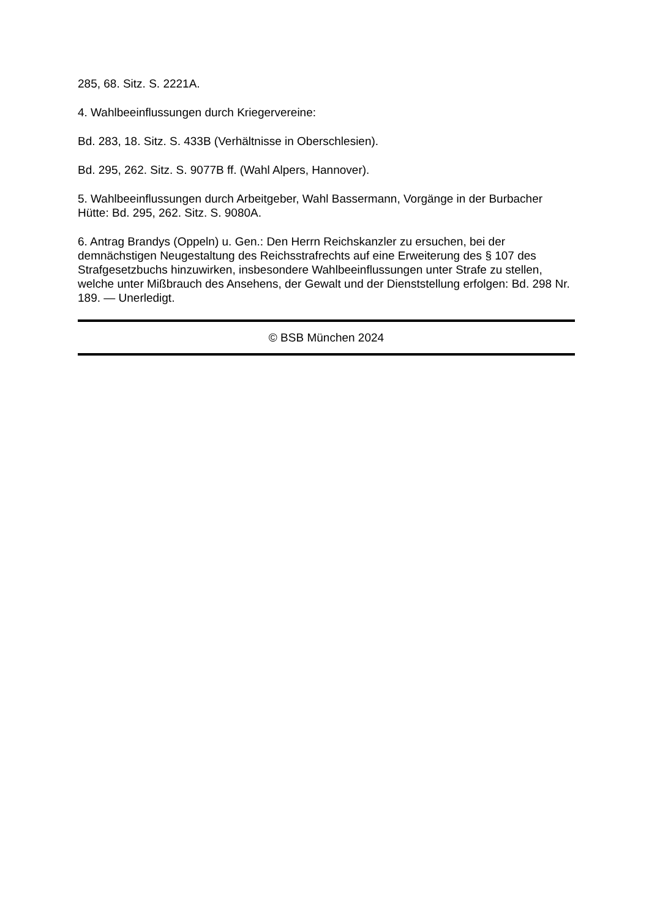285, 68. Sitz. S. 2221A.
4. Wahlbeeinflussungen durch Kriegervereine:
Bd. 283, 18. Sitz. S. 433B (Verhältnisse in Oberschlesien).
Bd. 295, 262. Sitz. S. 9077B ff. (Wahl Alpers, Hannover).
5. Wahlbeeinflussungen durch Arbeitgeber, Wahl Bassermann, Vorgänge in der Burbacher Hütte: Bd. 295, 262. Sitz. S. 9080A.
6. Antrag Brandys (Oppeln) u. Gen.: Den Herrn Reichskanzler zu ersuchen, bei der demnächstigen Neugestaltung des Reichsstrafrechts auf eine Erweiterung des § 107 des Strafgesetzbuchs hinzuwirken, insbesondere Wahlbeeinflussungen unter Strafe zu stellen, welche unter Mißbrauch des Ansehens, der Gewalt und der Dienststellung erfolgen: Bd. 298 Nr. 189. — Unerledigt.
© BSB München 2024